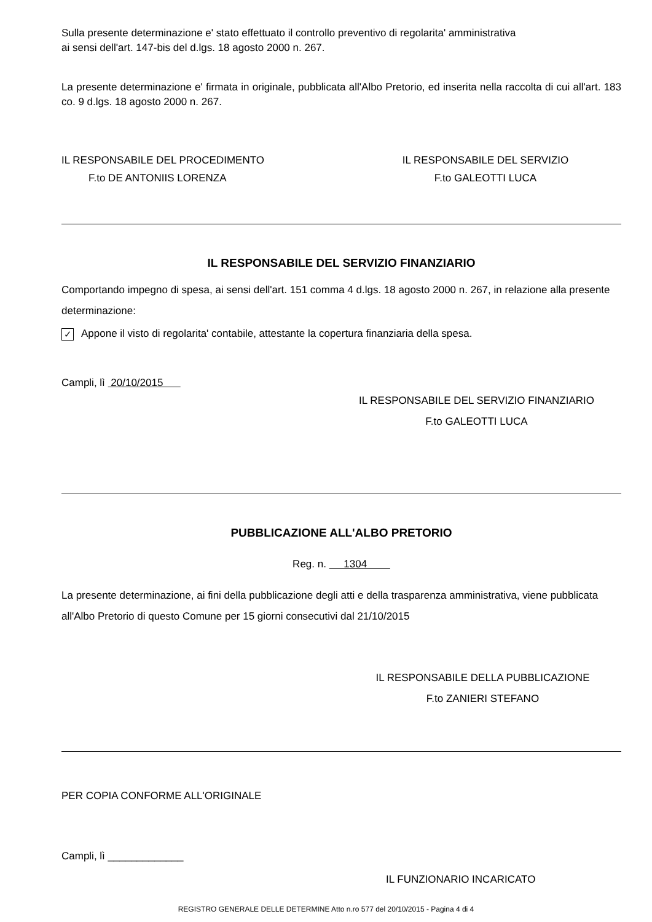Sulla presente determinazione e' stato effettuato il controllo preventivo di regolarita' amministrativa
ai sensi dell'art. 147-bis del d.lgs. 18 agosto 2000 n. 267.
La presente determinazione e' firmata in originale, pubblicata all'Albo Pretorio, ed inserita nella raccolta di cui all'art. 183 co. 9 d.lgs. 18 agosto 2000 n. 267.
IL RESPONSABILE DEL PROCEDIMENTO
F.to DE ANTONIIS LORENZA
IL RESPONSABILE DEL SERVIZIO
F.to GALEOTTI LUCA
IL RESPONSABILE DEL SERVIZIO FINANZIARIO
Comportando impegno di spesa, ai sensi dell'art. 151 comma 4 d.lgs. 18 agosto 2000 n. 267, in relazione alla presente determinazione:
✓ Appone il visto di regolarita' contabile, attestante la copertura finanziaria della spesa.
Campli, lì 20/10/2015
IL RESPONSABILE DEL SERVIZIO FINANZIARIO
F.to GALEOTTI LUCA
PUBBLICAZIONE ALL'ALBO PRETORIO
Reg. n. 1304
La presente determinazione, ai fini della pubblicazione degli atti e della trasparenza amministrativa, viene pubblicata all'Albo Pretorio di questo Comune per 15 giorni consecutivi dal 21/10/2015
IL RESPONSABILE DELLA PUBBLICAZIONE
F.to ZANIERI STEFANO
PER COPIA CONFORME ALL'ORIGINALE
Campli, lì _____________
IL FUNZIONARIO INCARICATO
REGISTRO GENERALE DELLE DETERMINE Atto n.ro 577 del 20/10/2015 - Pagina 4 di 4